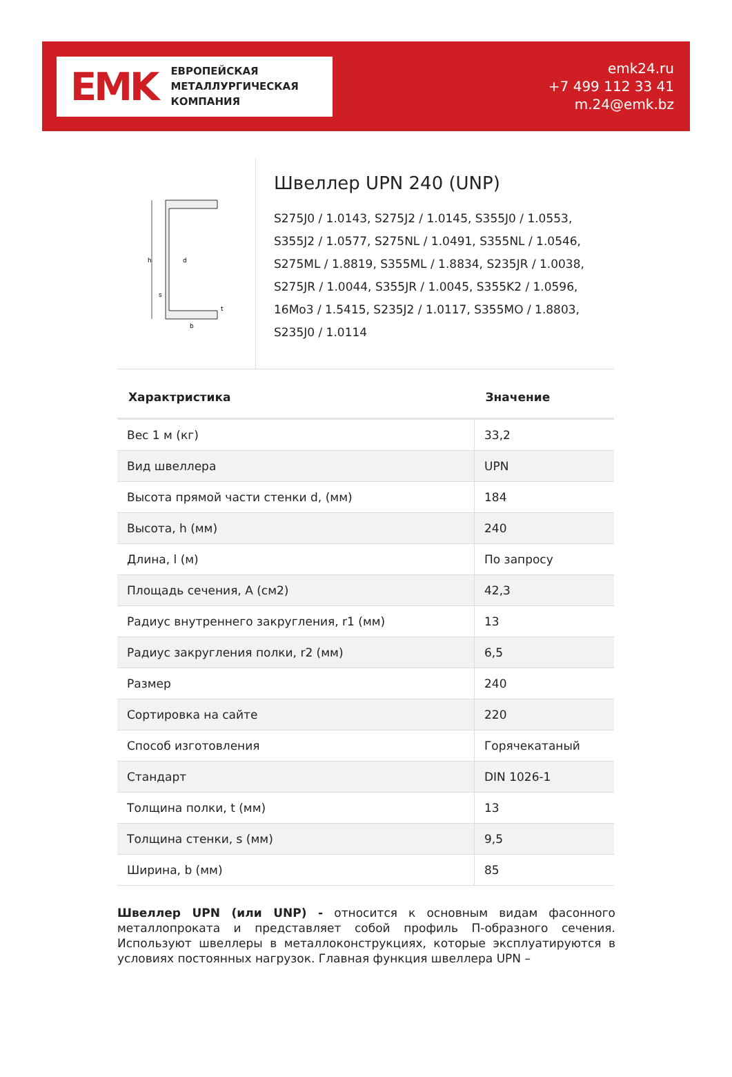EMK ЕВРОПЕЙСКАЯ
МЕТАЛЛУРГИЧЕСКАЯ
КОМПАНИЯ
emk24.ru
+7 499 112 33 41
m.24@emk.bz
h
d
b
s
t
Швеллер UPN 240 (UNP)
S275J0 / 1.0143, S275J2 / 1.0145, S355J0 / 1.0553, S355J2 / 1.0577, S275NL / 1.0491, S355NL / 1.0546, S275ML / 1.8819, S355ML / 1.8834, S235JR / 1.0038, S275JR / 1.0044, S355JR / 1.0045, S355K2 / 1.0596, 16Mo3 / 1.5415, S235J2 / 1.0117, S355MO / 1.8803, S235J0 / 1.0114
| Характристика | Значение |
| --- | --- |
| Вес 1 м (кг) | 33,2 |
| Вид швеллера | UPN |
| Высота прямой части стенки d, (мм) | 184 |
| Высота, h (мм) | 240 |
| Длина, l (м) | По запросу |
| Площадь сечения, A (см2) | 42,3 |
| Радиус внутреннего закругления, r1 (мм) | 13 |
| Радиус закругления полки, r2 (мм) | 6,5 |
| Размер | 240 |
| Сортировка на сайте | 220 |
| Способ изготовления | Горячекатаный |
| Стандарт | DIN 1026-1 |
| Толщина полки, t (мм) | 13 |
| Толщина стенки, s (мм) | 9,5 |
| Ширина, b (мм) | 85 |
Швеллер UPN (или UNP) - относится к основным видам фасонного металлопроката и представляет собой профиль П-образного сечения. Используют швеллеры в металлоконструкциях, которые эксплуатируются в условиях постоянных нагрузок. Главная функция швеллера UPN –